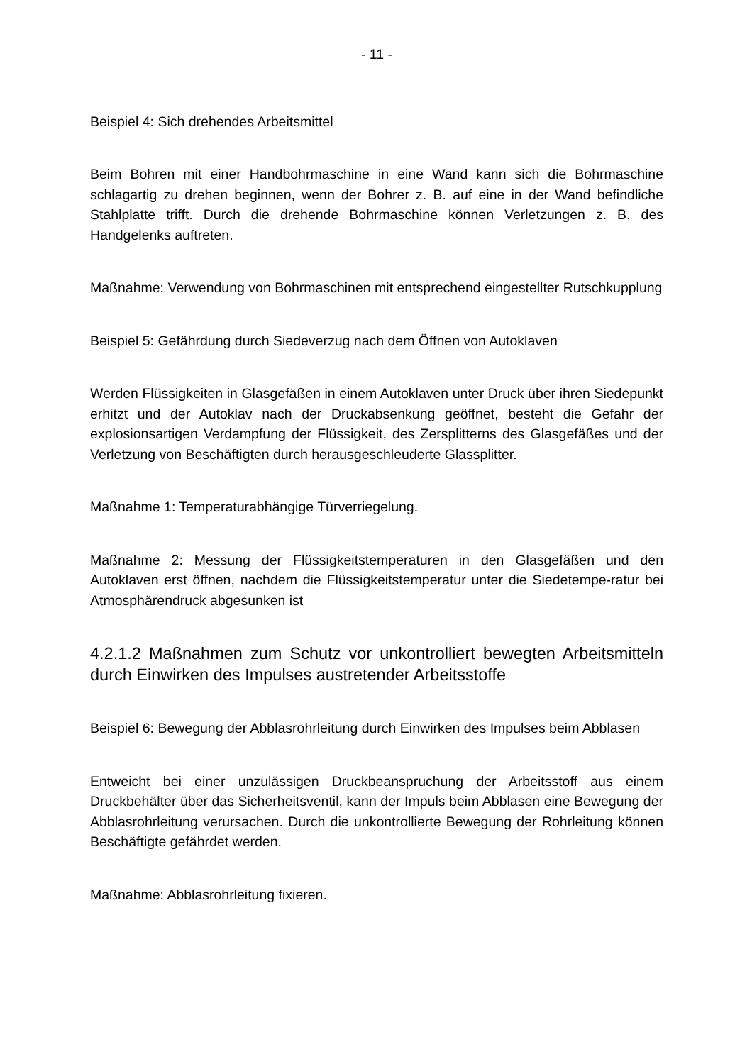- 11 -
Beispiel 4: Sich drehendes Arbeitsmittel
Beim Bohren mit einer Handbohrmaschine in eine Wand kann sich die Bohrmaschine schlagartig zu drehen beginnen, wenn der Bohrer z. B. auf eine in der Wand befindliche Stahlplatte trifft. Durch die drehende Bohrmaschine können Verletzungen z. B. des Handgelenks auftreten.
Maßnahme: Verwendung von Bohrmaschinen mit entsprechend eingestellter Rutschkupplung
Beispiel 5: Gefährdung durch Siedeverzug nach dem Öffnen von Autoklaven
Werden Flüssigkeiten in Glasgefäßen in einem Autoklaven unter Druck über ihren Siedepunkt erhitzt und der Autoklav nach der Druckabsenkung geöffnet, besteht die Gefahr der explosionsartigen Verdampfung der Flüssigkeit, des Zersplitterns des Glasgefäßes und der Verletzung von Beschäftigten durch herausgeschleuderte Glassplitter.
Maßnahme 1: Temperaturabhängige Türverriegelung.
Maßnahme 2: Messung der Flüssigkeitstemperaturen in den Glasgefäßen und den Autoklaven erst öffnen, nachdem die Flüssigkeitstemperatur unter die Siedetempe-ratur bei Atmosphärendruck abgesunken ist
4.2.1.2 Maßnahmen zum Schutz vor unkontrolliert bewegten Arbeitsmitteln durch Einwirken des Impulses austretender Arbeitsstoffe
Beispiel 6: Bewegung der Abblasrohrleitung durch Einwirken des Impulses beim Abblasen
Entweicht bei einer unzulässigen Druckbeanspruchung der Arbeitsstoff aus einem Druckbehälter über das Sicherheitsventil, kann der Impuls beim Abblasen eine Bewegung der Abblasrohrleitung verursachen. Durch die unkontrollierte Bewegung der Rohrleitung können Beschäftigte gefährdet werden.
Maßnahme: Abblasrohrleitung fixieren.